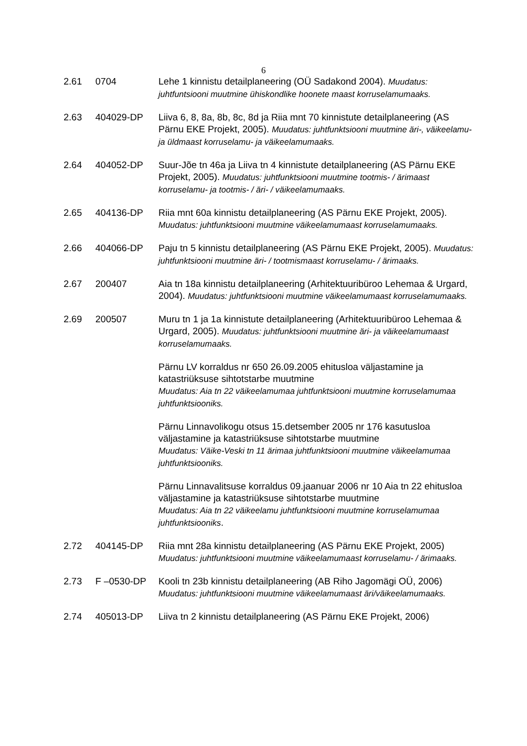6
2.61 0704 Lehe 1 kinnistu detailplaneering (OÜ Sadakond 2004). Muudatus: juhtfuntsiooni muutmine ühiskondlike hoonete maast korruselamumaaks.
2.63 404029-DP Liiva 6, 8, 8a, 8b, 8c, 8d ja Riia mnt 70 kinnistute detailplaneering (AS Pärnu EKE Projekt, 2005). Muudatus: juhtfunktsiooni muutmine äri-, väikeelamu- ja üldmaast korruselamu- ja väikeelamumaaks.
2.64 404052-DP Suur-Jõe tn 46a ja Liiva tn 4 kinnistute detailplaneering (AS Pärnu EKE Projekt, 2005). Muudatus: juhtfunktsiooni muutmine tootmis- / ärimaast korruselamu- ja tootmis- / äri- / väikeelamumaaks.
2.65 404136-DP Riia mnt 60a kinnistu detailplaneering (AS Pärnu EKE Projekt, 2005). Muudatus: juhtfunktsiooni muutmine väikeelamumaast korruselamumaaks.
2.66 404066-DP Paju tn 5 kinnistu detailplaneering (AS Pärnu EKE Projekt, 2005). Muudatus: juhtfunktsiooni muutmine äri- / tootmismaast korruselamu- / ärimaaks.
2.67 200407 Aia tn 18a kinnistu detailplaneering (Arhitektuuribüroo Lehemaa & Urgard, 2004). Muudatus: juhtfunktsiooni muutmine väikeelamumaast korruselamumaaks.
2.69 200507 Muru tn 1 ja 1a kinnistute detailplaneering (Arhitektuuribüroo Lehemaa & Urgard, 2005). Muudatus: juhtfunktsiooni muutmine äri- ja väikeelamumaast korruselamumaaks.
Pärnu LV korraldus nr 650 26.09.2005 ehitusloa väljastamine ja katastriüksuse sihtotstarbe muutmine
Muudatus: Aia tn 22 väikeelamumaa juhtfunktsiooni muutmine korruselamumaa juhtfunktsiooniks.
Pärnu Linnavolikogu otsus 15.detsember 2005 nr 176 kasutusloa väljastamine ja katastriüksuse sihtotstarbe muutmine
Muudatus: Väike-Veski tn 11 ärimaa juhtfunktsiooni muutmine väikeelamumaa juhtfunktsiooniks.
Pärnu Linnavalitsuse korraldus 09.jaanuar 2006 nr 10 Aia tn 22 ehitusloa väljastamine ja katastriüksuse sihtotstarbe muutmine
Muudatus: Aia tn 22 väikeelamu juhtfunktsiooni muutmine korruselamumaa juhtfunktsiooniks.
2.72 404145-DP Riia mnt 28a kinnistu detailplaneering (AS Pärnu EKE Projekt, 2005) Muudatus: juhtfunktsiooni muutmine väikeelamumaast korruselamu- / ärimaaks.
2.73 F –0530-DP Kooli tn 23b kinnistu detailplaneering (AB Riho Jagomägi OÜ, 2006) Muudatus: juhtfunktsiooni muutmine väikeelamumaast äri/väikeelamumaaks.
2.74 405013-DP Liiva tn 2 kinnistu detailplaneering (AS Pärnu EKE Projekt, 2006)